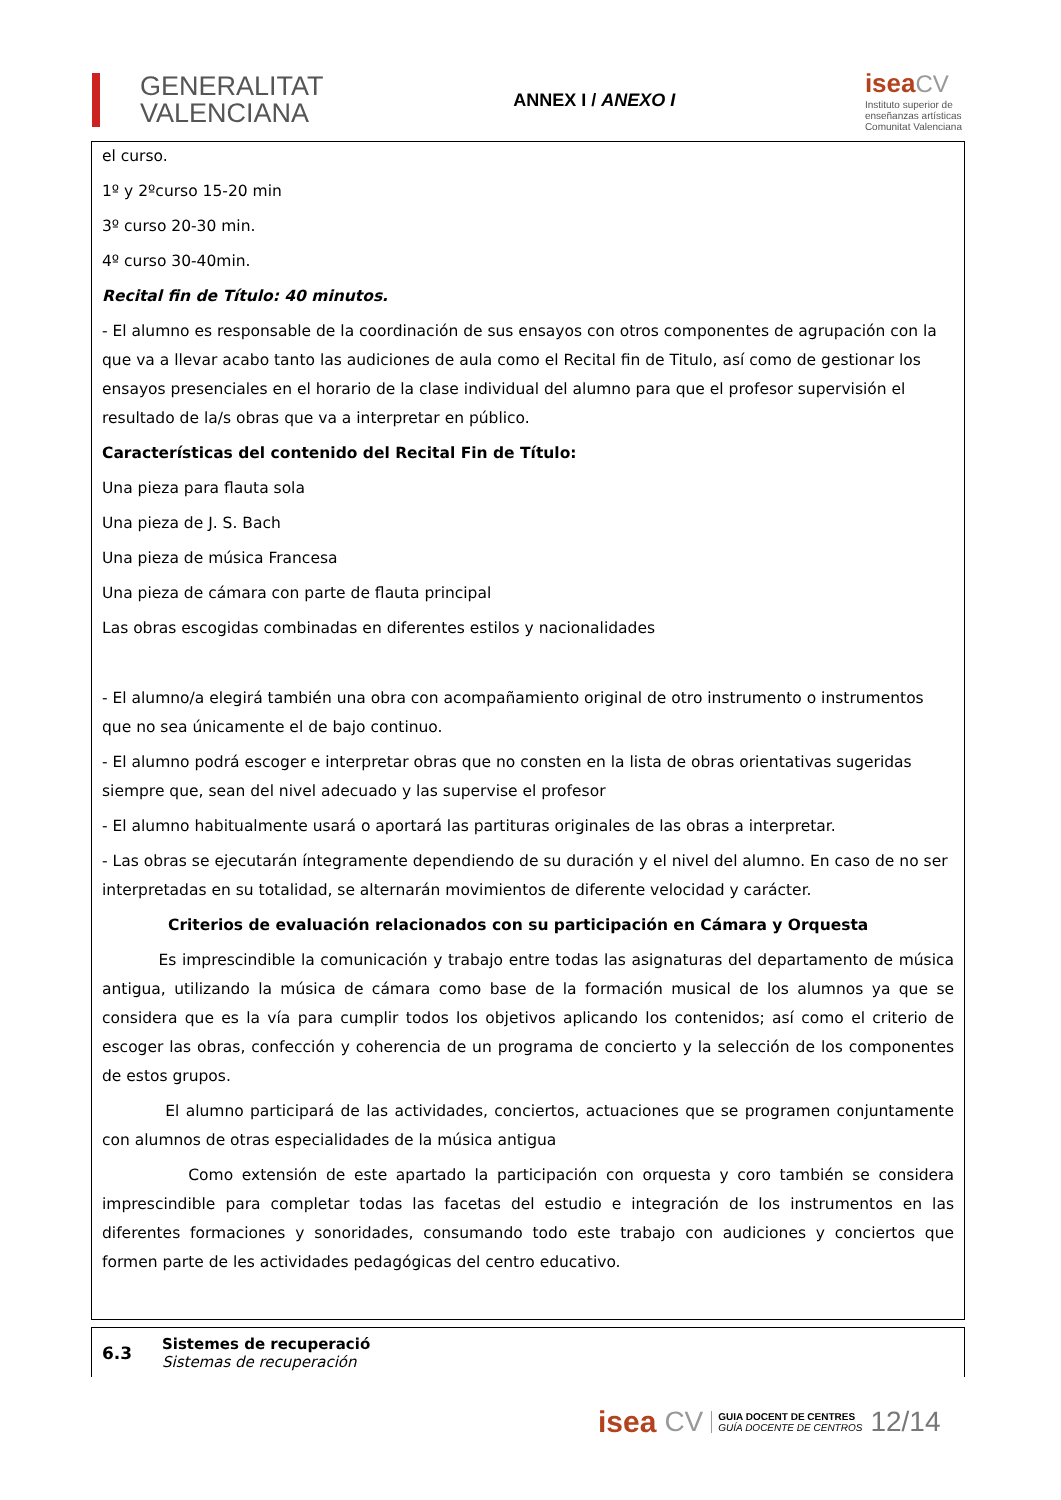GENERALITAT
VALENCIANA
ANNEX I / ANEXO I
isea CV
Instituto superior de
enseñanzas artísticas
Comunitat Valenciana
el curso.
1º y 2ºcurso 15-20 min
3º curso 20-30 min.
4º curso 30-40min.
Recital fin de Título: 40 minutos.
- El alumno es responsable de la coordinación de sus ensayos con otros componentes de agrupación con la que va a llevar acabo tanto las audiciones de aula como el Recital fin de Titulo, así como de gestionar los ensayos presenciales en el horario de la clase individual del alumno para que el profesor supervisión el resultado de la/s obras que va a interpretar en público.
Características del contenido del Recital Fin de Título:
Una pieza para flauta sola
Una pieza de J. S. Bach
Una pieza de música Francesa
Una pieza de cámara con parte de flauta principal
Las obras escogidas combinadas en diferentes estilos y nacionalidades
- El alumno/a elegirá también una obra con acompañamiento original de otro instrumento o instrumentos que no sea únicamente el de bajo continuo.
- El alumno podrá escoger e interpretar obras que no consten en la lista de obras orientativas sugeridas siempre que, sean del nivel adecuado y las supervise el profesor
- El alumno habitualmente usará o aportará las partituras originales de las obras a interpretar.
- Las obras se ejecutarán íntegramente dependiendo de su duración y el nivel del alumno. En caso de no ser interpretadas en su totalidad, se alternarán movimientos de diferente velocidad y carácter.
Criterios de evaluación relacionados con su participación en Cámara y Orquesta
Es imprescindible la comunicación y trabajo entre todas las asignaturas del departamento de música antigua, utilizando la música de cámara como base de la formación musical de los alumnos ya que se considera que es la vía para cumplir todos los objetivos aplicando los contenidos; así como el criterio de escoger las obras, confección y coherencia de un programa de concierto y la selección de los componentes de estos grupos.
El alumno participará de las actividades, conciertos, actuaciones que se programen conjuntamente con alumnos de otras especialidades de la música antigua
Como extensión de este apartado la participación con orquesta y coro también se considera imprescindible para completar todas las facetas del estudio e integración de los instrumentos en las diferentes formaciones y sonoridades, consumando todo este trabajo con audiciones y conciertos que formen parte de les actividades pedagógicas del centro educativo.
6.3
Sistemes de recuperació
Sistemas de recuperación
isea CV GUIA DOCENT DE CENTRES
GUÍA DOCENTE DE CENTROS 12/14